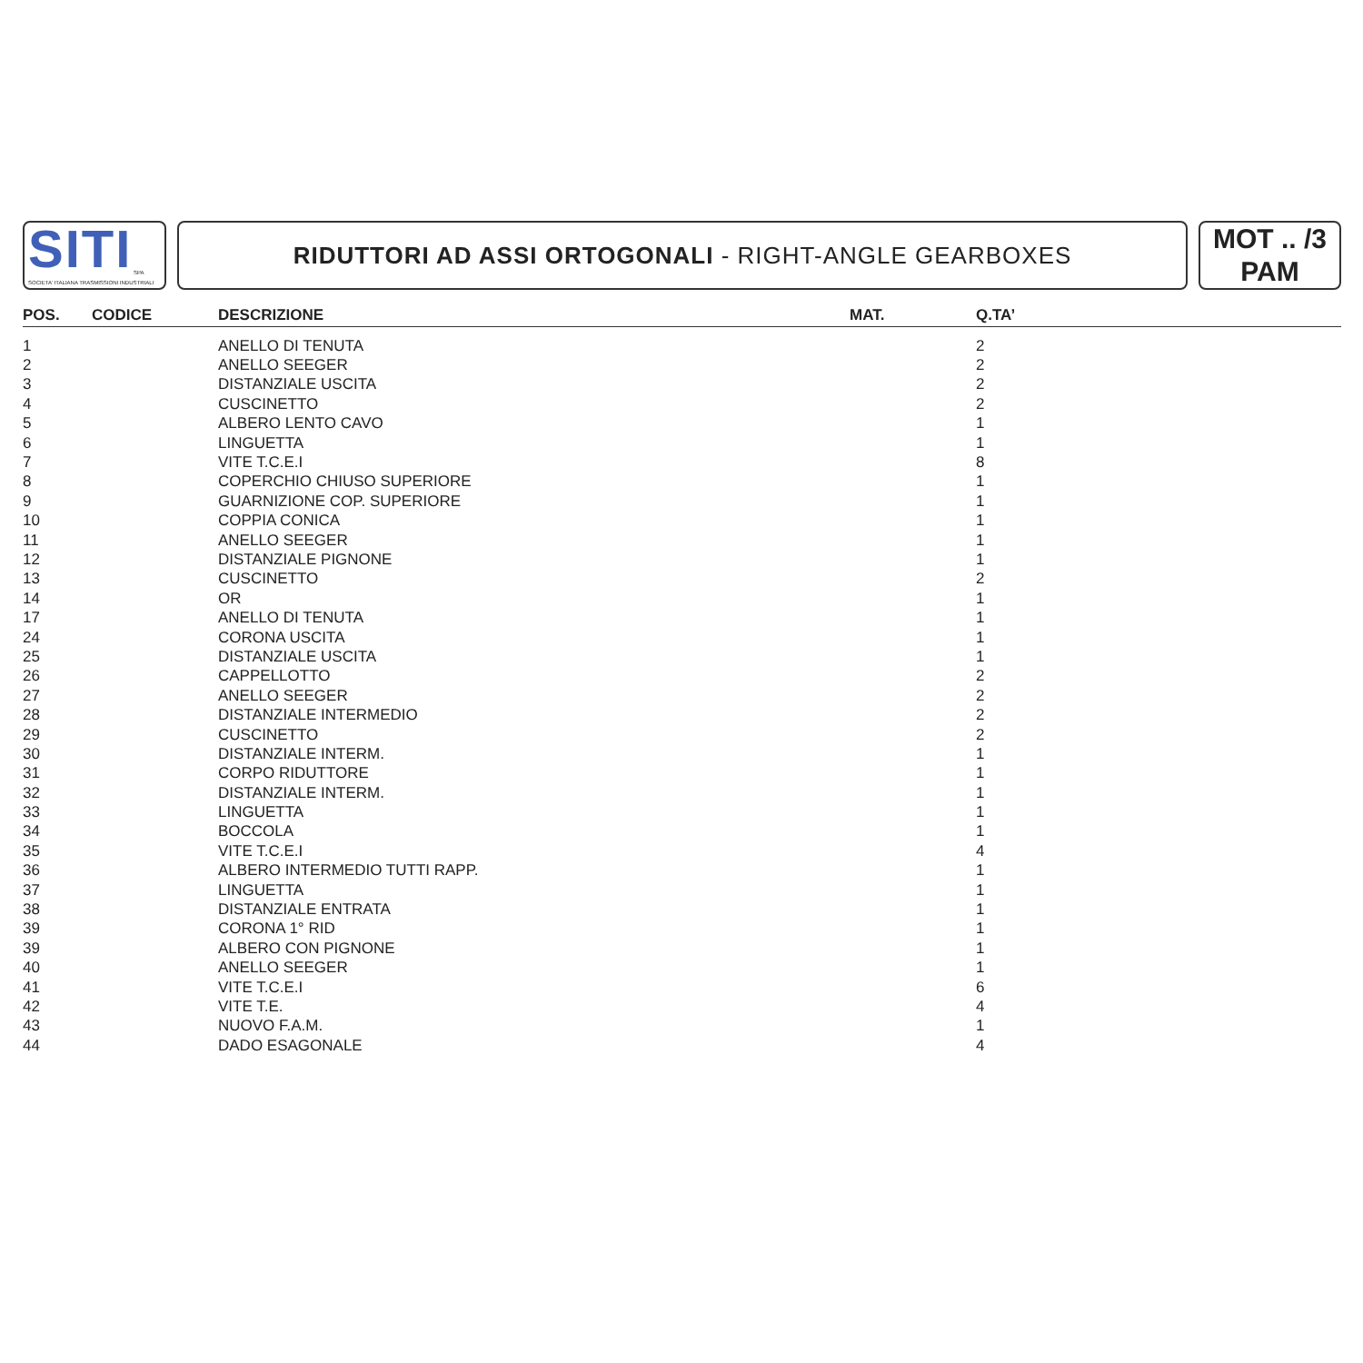SITI
SPA
SOCIETA' ITALIANA TRASMISSIONI INDUSTRIALI
RIDUTTORI AD ASSI ORTOGONALI - RIGHT-ANGLE GEARBOXES
MOT .. /3
PAM
| POS. | CODICE | DESCRIZIONE | MAT. | Q.TA’ |
| --- | --- | --- | --- | --- |
| 1 | | ANELLO DI TENUTA | | 2 |
| 2 | | ANELLO SEEGER | | 2 |
| 3 | | DISTANZIALE USCITA | | 2 |
| 4 | | CUSCINETTO | | 2 |
| 5 | | ALBERO LENTO CAVO | | 1 |
| 6 | | LINGUETTA | | 1 |
| 7 | | VITE T.C.E.I | | 8 |
| 8 | | COPERCHIO CHIUSO SUPERIORE | | 1 |
| 9 | | GUARNIZIONE COP. SUPERIORE | | 1 |
| 10 | | COPPIA CONICA | | 1 |
| 11 | | ANELLO SEEGER | | 1 |
| 12 | | DISTANZIALE PIGNONE | | 1 |
| 13 | | CUSCINETTO | | 2 |
| 14 | | OR | | 1 |
| 17 | | ANELLO DI TENUTA | | 1 |
| 24 | | CORONA USCITA | | 1 |
| 25 | | DISTANZIALE USCITA | | 1 |
| 26 | | CAPPELLOTTO | | 2 |
| 27 | | ANELLO SEEGER | | 2 |
| 28 | | DISTANZIALE INTERMEDIO | | 2 |
| 29 | | CUSCINETTO | | 2 |
| 30 | | DISTANZIALE INTERM. | | 1 |
| 31 | | CORPO RIDUTTORE | | 1 |
| 32 | | DISTANZIALE INTERM. | | 1 |
| 33 | | LINGUETTA | | 1 |
| 34 | | BOCCOLA | | 1 |
| 35 | | VITE T.C.E.I | | 4 |
| 36 | | ALBERO INTERMEDIO TUTTI RAPP. | | 1 |
| 37 | | LINGUETTA | | 1 |
| 38 | | DISTANZIALE ENTRATA | | 1 |
| 39 | | CORONA 1° RID | | 1 |
| 39 | | ALBERO CON PIGNONE | | 1 |
| 40 | | ANELLO SEEGER | | 1 |
| 41 | | VITE T.C.E.I | | 6 |
| 42 | | VITE T.E. | | 4 |
| 43 | | NUOVO F.A.M. | | 1 |
| 44 | | DADO ESAGONALE | | 4 |